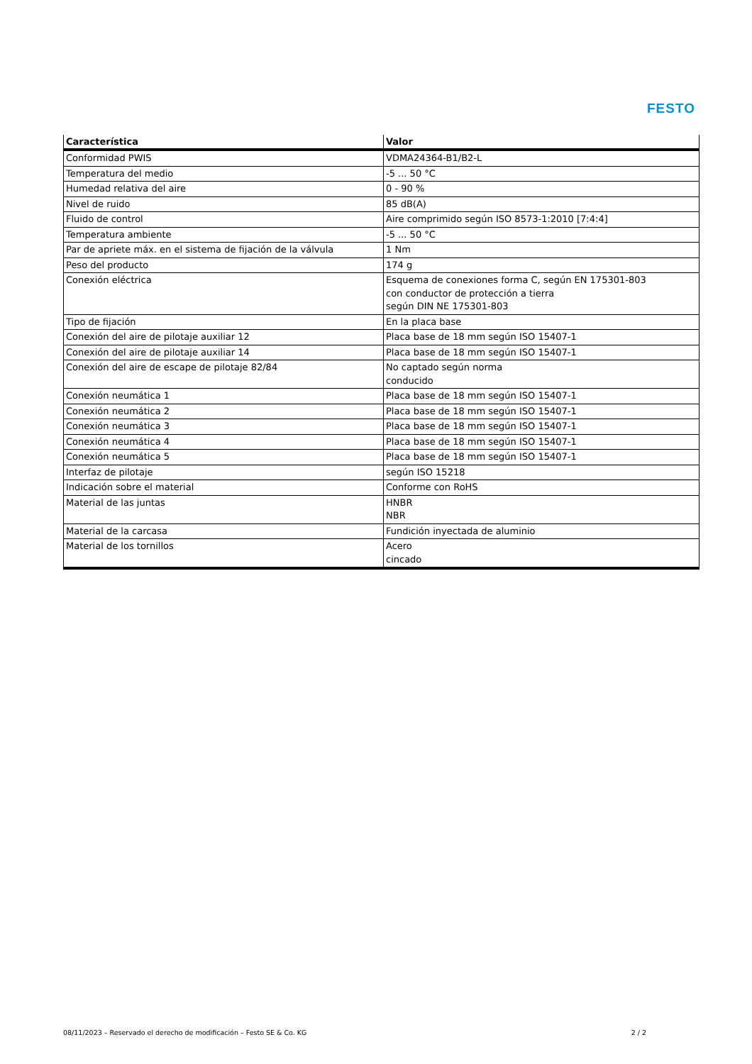FESTO
| Característica | Valor |
| --- | --- |
| Conformidad PWIS | VDMA24364-B1/B2-L |
| Temperatura del medio | -5 ... 50 °C |
| Humedad relativa del aire | 0 - 90 % |
| Nivel de ruido | 85 dB(A) |
| Fluido de control | Aire comprimido según ISO 8573-1:2010 [7:4:4] |
| Temperatura ambiente | -5 ... 50 °C |
| Par de apriete máx. en el sistema de fijación de la válvula | 1 Nm |
| Peso del producto | 174 g |
| Conexión eléctrica | Esquema de conexiones forma C, según EN 175301-803 con conductor de protección a tierra según DIN NE 175301-803 |
| Tipo de fijación | En la placa base |
| Conexión del aire de pilotaje auxiliar 12 | Placa base de 18 mm según ISO 15407-1 |
| Conexión del aire de pilotaje auxiliar 14 | Placa base de 18 mm según ISO 15407-1 |
| Conexión del aire de escape de pilotaje 82/84 | No captado según norma conducido |
| Conexión neumática 1 | Placa base de 18 mm según ISO 15407-1 |
| Conexión neumática 2 | Placa base de 18 mm según ISO 15407-1 |
| Conexión neumática 3 | Placa base de 18 mm según ISO 15407-1 |
| Conexión neumática 4 | Placa base de 18 mm según ISO 15407-1 |
| Conexión neumática 5 | Placa base de 18 mm según ISO 15407-1 |
| Interfaz de pilotaje | según ISO 15218 |
| Indicación sobre el material | Conforme con RoHS |
| Material de las juntas | HNBR NBR |
| Material de la carcasa | Fundición inyectada de aluminio |
| Material de los tornillos | Acero cincado |
08/11/2023 – Reservado el derecho de modificación – Festo SE & Co. KG 2 / 2